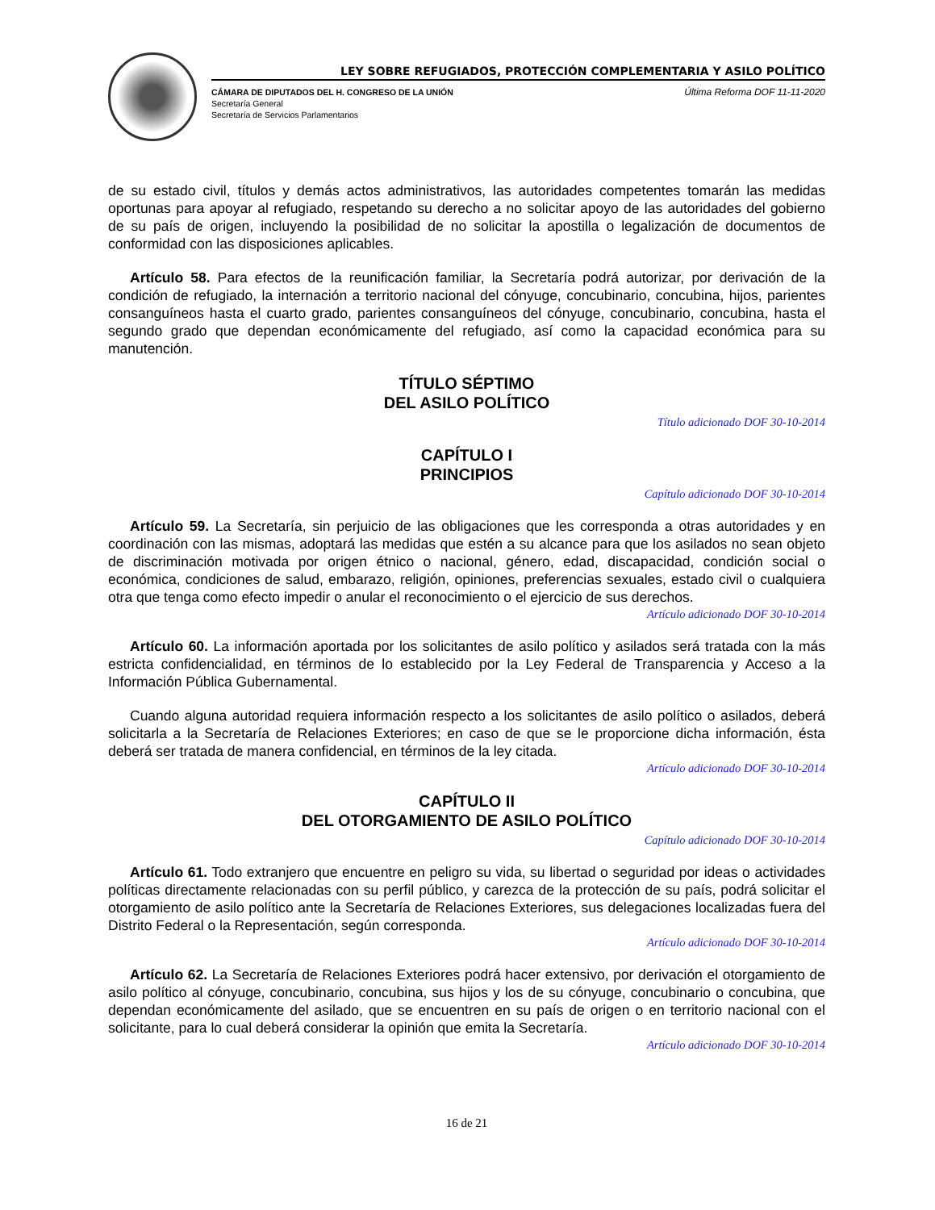LEY SOBRE REFUGIADOS, PROTECCIÓN COMPLEMENTARIA Y ASILO POLÍTICO
CÁMARA DE DIPUTADOS DEL H. CONGRESO DE LA UNIÓN
Secretaría General
Secretaría de Servicios Parlamentarios
Última Reforma DOF 11-11-2020
de su estado civil, títulos y demás actos administrativos, las autoridades competentes tomarán las medidas oportunas para apoyar al refugiado, respetando su derecho a no solicitar apoyo de las autoridades del gobierno de su país de origen, incluyendo la posibilidad de no solicitar la apostilla o legalización de documentos de conformidad con las disposiciones aplicables.
Artículo 58. Para efectos de la reunificación familiar, la Secretaría podrá autorizar, por derivación de la condición de refugiado, la internación a territorio nacional del cónyuge, concubinario, concubina, hijos, parientes consanguíneos hasta el cuarto grado, parientes consanguíneos del cónyuge, concubinario, concubina, hasta el segundo grado que dependan económicamente del refugiado, así como la capacidad económica para su manutención.
TÍTULO SÉPTIMO
DEL ASILO POLÍTICO
Título adicionado DOF 30-10-2014
CAPÍTULO I
PRINCIPIOS
Capítulo adicionado DOF 30-10-2014
Artículo 59. La Secretaría, sin perjuicio de las obligaciones que les corresponda a otras autoridades y en coordinación con las mismas, adoptará las medidas que estén a su alcance para que los asilados no sean objeto de discriminación motivada por origen étnico o nacional, género, edad, discapacidad, condición social o económica, condiciones de salud, embarazo, religión, opiniones, preferencias sexuales, estado civil o cualquiera otra que tenga como efecto impedir o anular el reconocimiento o el ejercicio de sus derechos.
Artículo adicionado DOF 30-10-2014
Artículo 60. La información aportada por los solicitantes de asilo político y asilados será tratada con la más estricta confidencialidad, en términos de lo establecido por la Ley Federal de Transparencia y Acceso a la Información Pública Gubernamental.
Cuando alguna autoridad requiera información respecto a los solicitantes de asilo político o asilados, deberá solicitarla a la Secretaría de Relaciones Exteriores; en caso de que se le proporcione dicha información, ésta deberá ser tratada de manera confidencial, en términos de la ley citada.
Artículo adicionado DOF 30-10-2014
CAPÍTULO II
DEL OTORGAMIENTO DE ASILO POLÍTICO
Capítulo adicionado DOF 30-10-2014
Artículo 61. Todo extranjero que encuentre en peligro su vida, su libertad o seguridad por ideas o actividades políticas directamente relacionadas con su perfil público, y carezca de la protección de su país, podrá solicitar el otorgamiento de asilo político ante la Secretaría de Relaciones Exteriores, sus delegaciones localizadas fuera del Distrito Federal o la Representación, según corresponda.
Artículo adicionado DOF 30-10-2014
Artículo 62. La Secretaría de Relaciones Exteriores podrá hacer extensivo, por derivación el otorgamiento de asilo político al cónyuge, concubinario, concubina, sus hijos y los de su cónyuge, concubinario o concubina, que dependan económicamente del asilado, que se encuentren en su país de origen o en territorio nacional con el solicitante, para lo cual deberá considerar la opinión que emita la Secretaría.
Artículo adicionado DOF 30-10-2014
16 de 21